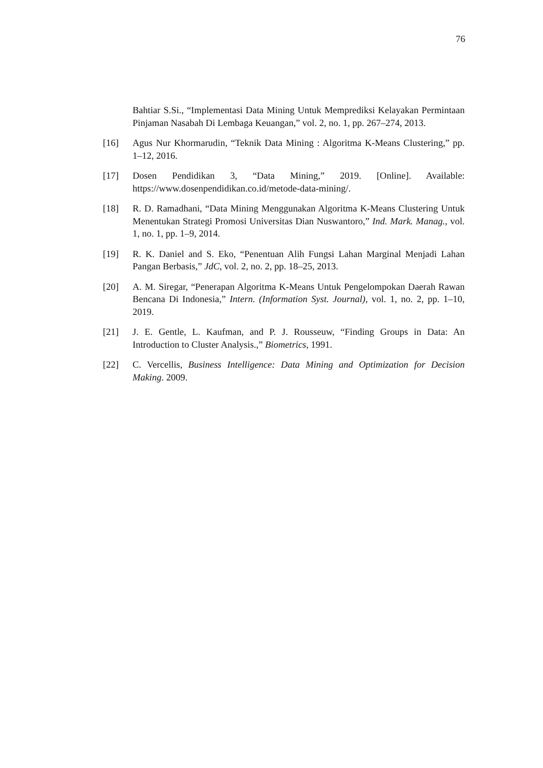76
Bahtiar S.Si., “Implementasi Data Mining Untuk Memprediksi Kelayakan Permintaan Pinjaman Nasabah Di Lembaga Keuangan,” vol. 2, no. 1, pp. 267–274, 2013.
[16] Agus Nur Khormarudin, “Teknik Data Mining : Algoritma K-Means Clustering,” pp. 1–12, 2016.
[17] Dosen Pendidikan 3, “Data Mining,” 2019. [Online]. Available: https://www.dosenpendidikan.co.id/metode-data-mining/.
[18] R. D. Ramadhani, “Data Mining Menggunakan Algoritma K-Means Clustering Untuk Menentukan Strategi Promosi Universitas Dian Nuswantoro,” Ind. Mark. Manag., vol. 1, no. 1, pp. 1–9, 2014.
[19] R. K. Daniel and S. Eko, “Penentuan Alih Fungsi Lahan Marginal Menjadi Lahan Pangan Berbasis,” JdC, vol. 2, no. 2, pp. 18–25, 2013.
[20] A. M. Siregar, “Penerapan Algoritma K-Means Untuk Pengelompokan Daerah Rawan Bencana Di Indonesia,” Intern. (Information Syst. Journal), vol. 1, no. 2, pp. 1–10, 2019.
[21] J. E. Gentle, L. Kaufman, and P. J. Rousseuw, “Finding Groups in Data: An Introduction to Cluster Analysis.,” Biometrics, 1991.
[22] C. Vercellis, Business Intelligence: Data Mining and Optimization for Decision Making. 2009.